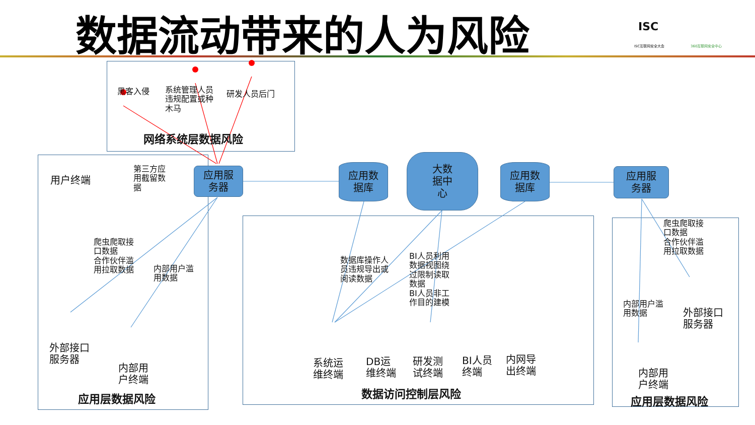数据流动带来的人为风险 ISC
ISC互联网安全大会 360互联网安全中心
用户终端
黑客入侵
系统管理人员
违规配置或种
木马
研发人员后门
网络系统层数据风险
第三方应
用截留数
据
应用服
务器
应用数
据库
大数
据中
心
应用数
据库
应用服
务器
爬虫爬取接
口数据
合作伙伴滥
用拉取数据
内部用户滥
用数据
外部接口
服务器
内部用
户终端
应用层数据风险
数据库操作人
员违规导出或
阅读数据
BI人员利用
数据视图绕
过限制读取
数据
BI人员非工
作目的建模
系统运
维终端
DB运
维终端
研发测
试终端
BI人员
终端
内网导
出终端
数据访问控制层风险
爬虫爬取接
口数据
合作伙伴滥
用拉取数据
内部用户滥
用数据
外部接口
服务器
内部用
户终端
应用层数据风险